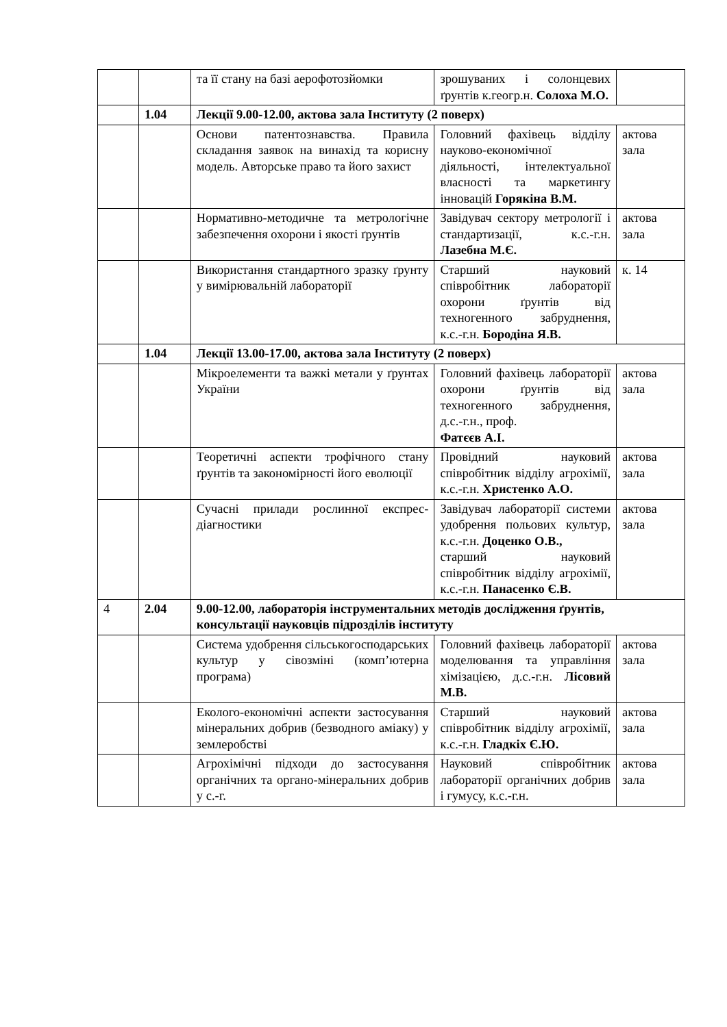| | | та її стану на базі аерофотозйомки | зрошуваних і солонцевих ґрунтів к.геогр.н. Солоха М.О. | |
| | 1.04 | Лекції 9.00-12.00, актова зала Інституту (2 поверх) | | |
| | | Основи патентознавства. Правила складання заявок на винахід та корисну модель. Авторське право та його захист | Головний фахівець відділу науково-економічної діяльності, інтелектуальної власності та маркетингу інновацій Горякіна В.М. | актова зала |
| | | Нормативно-методичне та метрологічне забезпечення охорони і якості ґрунтів | Завідувач сектору метрології і стандартизації, к.с.-г.н. Лазебна М.Є. | актова зала |
| | | Використання стандартного зразку ґрунту у вимірювальній лабораторії | Старший науковий співробітник лабораторії охорони ґрунтів від техногенного забруднення, к.с.-г.н. Бородіна Я.В. | к. 14 |
| | 1.04 | Лекції 13.00-17.00, актова зала Інституту (2 поверх) | | |
| | | Мікроелементи та важкі метали у ґрунтах України | Головний фахівець лабораторії охорони ґрунтів від техногенного забруднення, д.с.-г.н., проф. Фатєєв А.І. | актова зала |
| | | Теоретичні аспекти трофічного стану ґрунтів та закономірності його еволюції | Провідний науковий співробітник відділу агрохімії, к.с.-г.н. Христенко А.О. | актова зала |
| | | Сучасні прилади рослинної експрес-діагностики | Завідувач лабораторії системи удобрення польових культур, к.с.-г.н. Доценко О.В., старший науковий співробітник відділу агрохімії, к.с.-г.н. Панасенко Є.В. | актова зала |
| 4 | 2.04 | 9.00-12.00, лабораторія інструментальних методів дослідження ґрунтів, консультації науковців підрозділів інституту | | |
| | | Система удобрення сільськогосподарських культур у сівозміні (комп’ютерна програма) | Головний фахівець лабораторії моделювання та управління хімізацією, д.с.-г.н. Лісовий М.В. | актова зала |
| | | Еколого-економічні аспекти застосування мінеральних добрив (безводного аміаку) у землеробстві | Старший науковий співробітник відділу агрохімії, к.с.-г.н. Гладкіх Є.Ю. | актова зала |
| | | Агрохімічні підходи до застосування органічних та органо-мінеральних добрив у с.-г. | Науковий співробітник лабораторії органічних добрив і гумусу, к.с.-г.н. | актова зала |